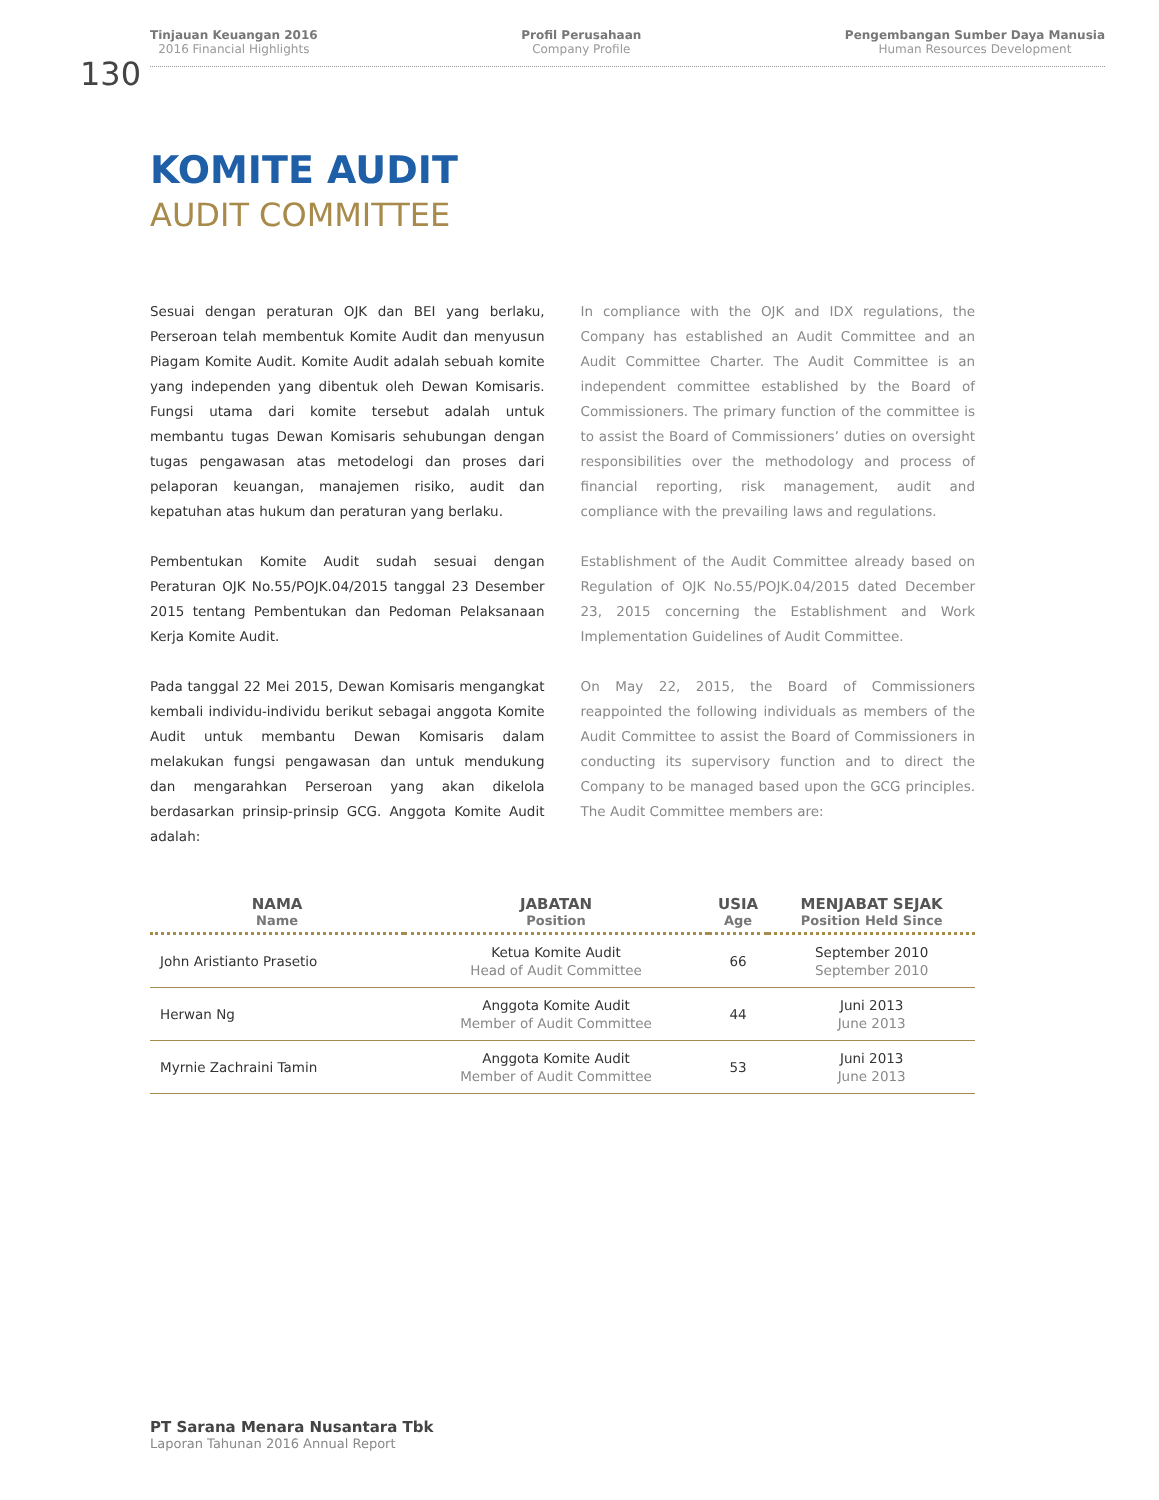Tinjauan Keuangan 2016
2016 Financial Highlights
Profil Perusahaan
Company Profile
Pengembangan Sumber Daya Manusia
Human Resources Development
130
KOMITE AUDIT
AUDIT COMMITTEE
Sesuai dengan peraturan OJK dan BEI yang berlaku, Perseroan telah membentuk Komite Audit dan menyusun Piagam Komite Audit. Komite Audit adalah sebuah komite yang independen yang dibentuk oleh Dewan Komisaris. Fungsi utama dari komite tersebut adalah untuk membantu tugas Dewan Komisaris sehubungan dengan tugas pengawasan atas metodelogi dan proses dari pelaporan keuangan, manajemen risiko, audit dan kepatuhan atas hukum dan peraturan yang berlaku.
Pembentukan Komite Audit sudah sesuai dengan Peraturan OJK No.55/POJK.04/2015 tanggal 23 Desember 2015 tentang Pembentukan dan Pedoman Pelaksanaan Kerja Komite Audit.
Pada tanggal 22 Mei 2015, Dewan Komisaris mengangkat kembali individu-individu berikut sebagai anggota Komite Audit untuk membantu Dewan Komisaris dalam melakukan fungsi pengawasan dan untuk mendukung dan mengarahkan Perseroan yang akan dikelola berdasarkan prinsip-prinsip GCG. Anggota Komite Audit adalah:
In compliance with the OJK and IDX regulations, the Company has established an Audit Committee and an Audit Committee Charter. The Audit Committee is an independent committee established by the Board of Commissioners. The primary function of the committee is to assist the Board of Commissioners’ duties on oversight responsibilities over the methodology and process of financial reporting, risk management, audit and compliance with the prevailing laws and regulations.
Establishment of the Audit Committee already based on Regulation of OJK No.55/POJK.04/2015 dated December 23, 2015 concerning the Establishment and Work Implementation Guidelines of Audit Committee.
On May 22, 2015, the Board of Commissioners reappointed the following individuals as members of the Audit Committee to assist the Board of Commissioners in conducting its supervisory function and to direct the Company to be managed based upon the GCG principles. The Audit Committee members are:
| NAMA Name | JABATAN Position | USIA Age | MENJABAT SEJAK Position Held Since |
| --- | --- | --- | --- |
| John Aristianto Prasetio | Ketua Komite Audit Head of Audit Committee | 66 | September 2010 September 2010 |
| Herwan Ng | Anggota Komite Audit Member of Audit Committee | 44 | Juni 2013 June 2013 |
| Myrnie Zachraini Tamin | Anggota Komite Audit Member of Audit Committee | 53 | Juni 2013 June 2013 |
PT Sarana Menara Nusantara Tbk
Laporan Tahunan 2016 Annual Report